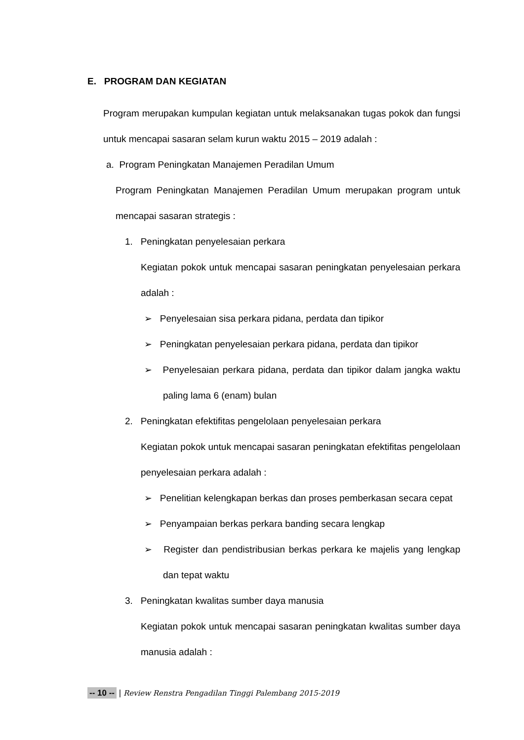E. PROGRAM DAN KEGIATAN
Program merupakan kumpulan kegiatan untuk melaksanakan tugas pokok dan fungsi untuk mencapai sasaran selam kurun waktu 2015 – 2019 adalah :
a. Program Peningkatan Manajemen Peradilan Umum
Program Peningkatan Manajemen Peradilan Umum merupakan program untuk mencapai sasaran strategis :
1. Peningkatan penyelesaian perkara
Kegiatan pokok untuk mencapai sasaran peningkatan penyelesaian perkara adalah :
➢ Penyelesaian sisa perkara pidana, perdata dan tipikor
➢ Peningkatan penyelesaian perkara pidana, perdata dan tipikor
➢ Penyelesaian perkara pidana, perdata dan tipikor dalam jangka waktu paling lama 6 (enam) bulan
2. Peningkatan efektifitas pengelolaan penyelesaian perkara
Kegiatan pokok untuk mencapai sasaran peningkatan efektifitas pengelolaan penyelesaian perkara adalah :
➢ Penelitian kelengkapan berkas dan proses pemberkasan secara cepat
➢ Penyampaian berkas perkara banding secara lengkap
➢ Register dan pendistribusian berkas perkara ke majelis yang lengkap dan tepat waktu
3. Peningkatan kwalitas sumber daya manusia
Kegiatan pokok untuk mencapai sasaran peningkatan kwalitas sumber daya manusia adalah :
-- 10 -- | Review Renstra Pengadilan Tinggi Palembang 2015-2019